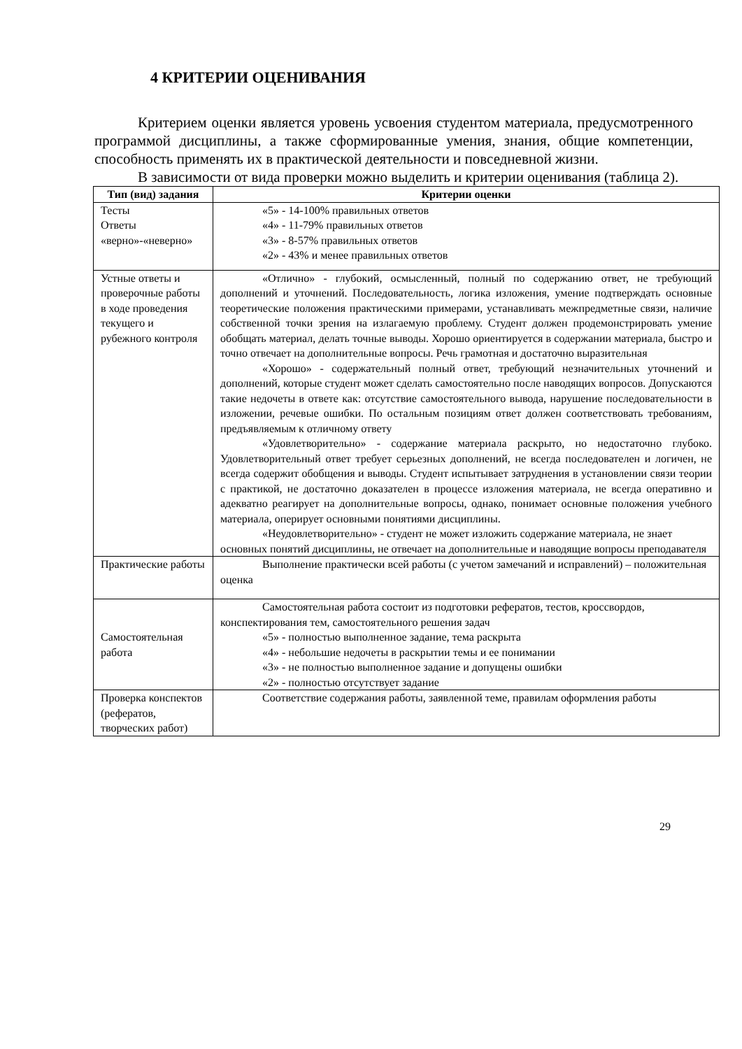4 КРИТЕРИИ ОЦЕНИВАНИЯ
Критерием оценки является уровень усвоения студентом материала, предусмотренного программой дисциплины, а также сформированные умения, знания, общие компетенции, способность применять их в практической деятельности и повседневной жизни.
В зависимости от вида проверки можно выделить и критерии оценивания (таблица 2).
| Тип (вид) задания | Критерии оценки |
| --- | --- |
| Тесты Ответы «верно»-«неверно» | «5» - 14-100% правильных ответов «4» - 11-79% правильных ответов «3» - 8-57% правильных ответов «2» - 43% и менее правильных ответов |
| Устные ответы и проверочные работы в ходе проведения текущего и рубежного контроля | «Отлично» - глубокий, осмысленный, полный по содержанию ответ, не требующий дополнений и уточнений. Последовательность, логика изложения, умение подтверждать основные теоретические положения практическими примерами, устанавливать межпредметные связи, наличие собственной точки зрения на излагаемую проблему. Студент должен продемонстрировать умение обобщать материал, делать точные выводы. Хорошо ориентируется в содержании материала, быстро и точно отвечает на дополнительные вопросы. Речь грамотная и достаточно выразительная «Хорошо» - содержательный полный ответ, требующий незначительных уточнений и дополнений, которые студент может сделать самостоятельно после наводящих вопросов. Допускаются такие недочеты в ответе как: отсутствие самостоятельного вывода, нарушение последовательности в изложении, речевые ошибки. По остальным позициям ответ должен соответствовать требованиям, предъявляемым к отличному ответу «Удовлетворительно» - содержание материала раскрыто, но недостаточно глубоко. Удовлетворительный ответ требует серьезных дополнений, не всегда последователен и логичен, не всегда содержит обобщения и выводы. Студент испытывает затруднения в установлении связи теории с практикой, не достаточно доказателен в процессе изложения материала, не всегда оперативно и адекватно реагирует на дополнительные вопросы, однако, понимает основные положения учебного материала, оперирует основными понятиями дисциплины. «Неудовлетворительно» - студент не может изложить содержание материала, не знает основных понятий дисциплины, не отвечает на дополнительные и наводящие вопросы преподавателя |
| Практические работы | Выполнение практически всей работы (с учетом замечаний и исправлений) – положительная оценка |
| Самостоятельная работа | Самостоятельная работа состоит из подготовки рефератов, тестов, кроссвордов, конспектирования тем, самостоятельного решения задач «5» - полностью выполненное задание, тема раскрыта «4» - небольшие недочеты в раскрытии темы и ее понимании «3» - не полностью выполненное задание и допущены ошибки «2» - полностью отсутствует задание |
| Проверка конспектов (рефератов, творческих работ) | Соответствие содержания работы, заявленной теме, правилам оформления работы |
29